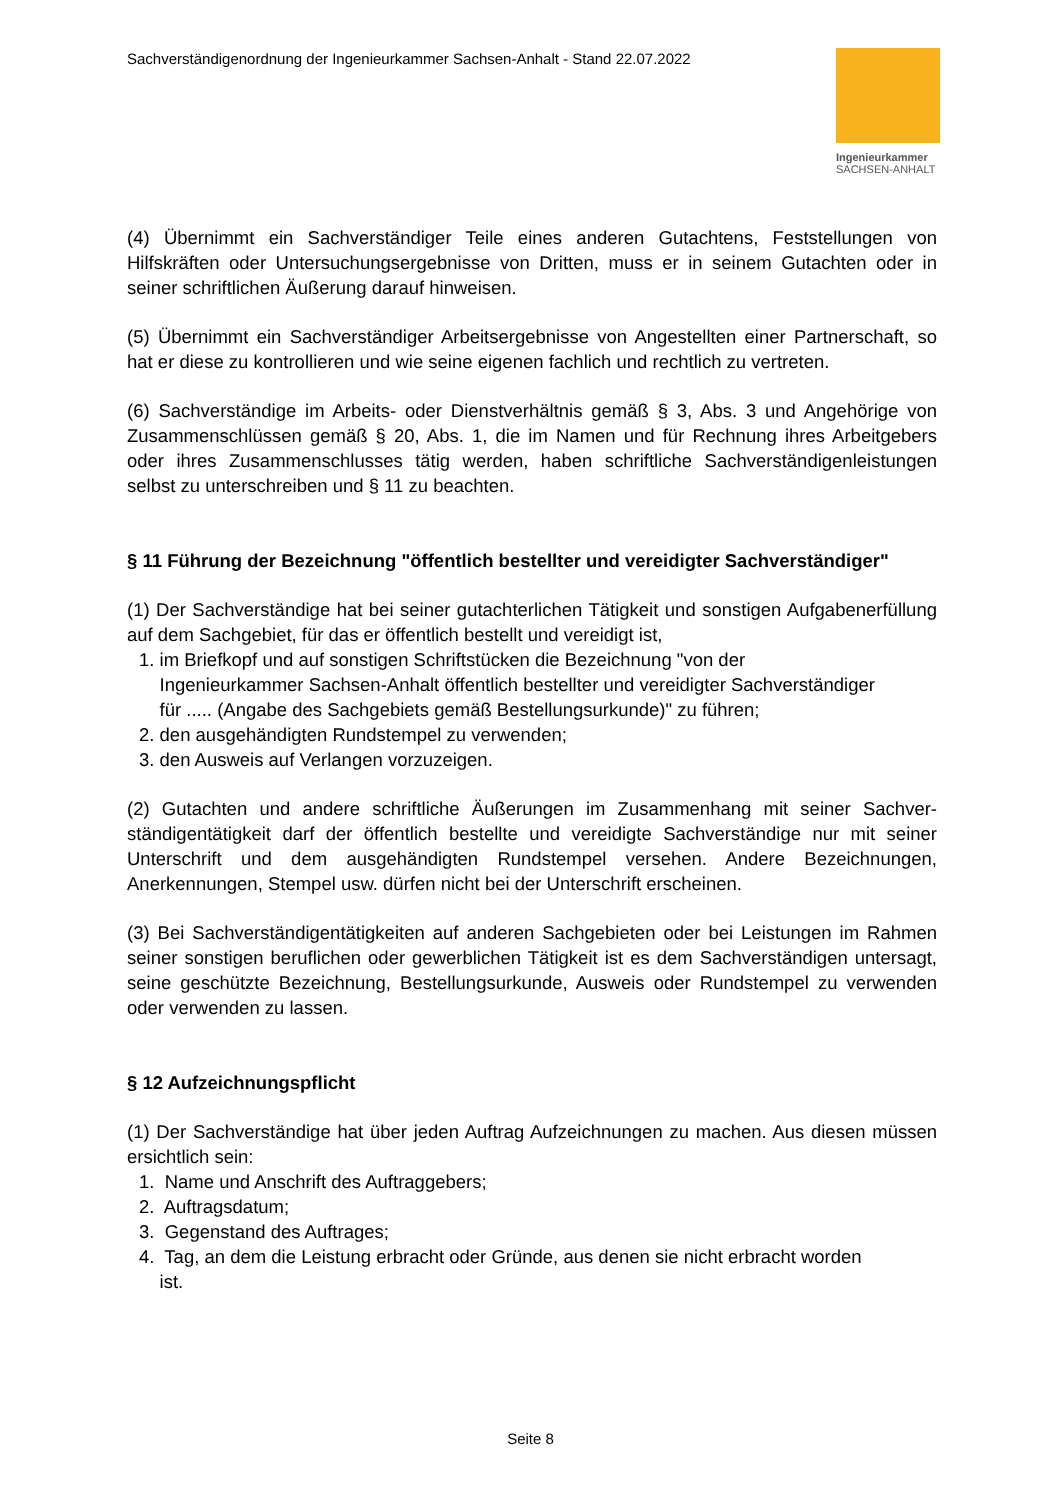Sachverständigenordnung der Ingenieurkammer Sachsen-Anhalt - Stand 22.07.2022
Ingenieurkammer
SACHSEN-ANHALT
(4) Übernimmt ein Sachverständiger Teile eines anderen Gutachtens, Feststellungen von Hilfskräften oder Untersuchungsergebnisse von Dritten, muss er in seinem Gutachten oder in seiner schriftlichen Äußerung darauf hinweisen.
(5) Übernimmt ein Sachverständiger Arbeitsergebnisse von Angestellten einer Partnerschaft, so hat er diese zu kontrollieren und wie seine eigenen fachlich und rechtlich zu vertreten.
(6) Sachverständige im Arbeits- oder Dienstverhältnis gemäß § 3, Abs. 3 und Angehörige von Zusammenschlüssen gemäß § 20, Abs. 1, die im Namen und für Rechnung ihres Arbeitgebers oder ihres Zusammenschlusses tätig werden, haben schriftliche Sachverständigenleistungen selbst zu unterschreiben und § 11 zu beachten.
§ 11 Führung der Bezeichnung "öffentlich bestellter und vereidigter Sachverständiger"
(1) Der Sachverständige hat bei seiner gutachterlichen Tätigkeit und sonstigen Aufgaben­erfüllung auf dem Sachgebiet, für das er öffentlich bestellt und vereidigt ist,
1. im Briefkopf und auf sonstigen Schriftstücken die Bezeichnung "von der
Ingenieurkammer Sachsen-Anhalt öffentlich bestellter und vereidigter Sachverständiger
für ..... (Angabe des Sachgebiets gemäß Bestellungsurkunde)" zu führen;
2. den ausgehändigten Rundstempel zu verwenden;
3. den Ausweis auf Verlangen vorzuzeigen.
(2) Gutachten und andere schriftliche Äußerungen im Zusammenhang mit seiner Sachver­ständigentätigkeit darf der öffentlich bestellte und vereidigte Sachverständige nur mit seiner Unterschrift und dem ausgehändigten Rundstempel versehen. Andere Bezeichnungen, Anerkennungen, Stempel usw. dürfen nicht bei der Unterschrift erscheinen.
(3) Bei Sachverständigentätigkeiten auf anderen Sachgebieten oder bei Leistungen im Rahmen seiner sonstigen beruflichen oder gewerblichen Tätigkeit ist es dem Sachver­ständigen untersagt, seine geschützte Bezeichnung, Bestellungsurkunde, Ausweis oder Rundstempel zu verwenden oder verwenden zu lassen.
§ 12 Aufzeichnungspflicht
(1) Der Sachverständige hat über jeden Auftrag Aufzeichnungen zu machen. Aus diesen müssen ersichtlich sein:
1. Name und Anschrift des Auftraggebers;
2. Auftragsdatum;
3. Gegenstand des Auftrages;
4. Tag, an dem die Leistung erbracht oder Gründe, aus denen sie nicht erbracht worden
ist.
Seite 8